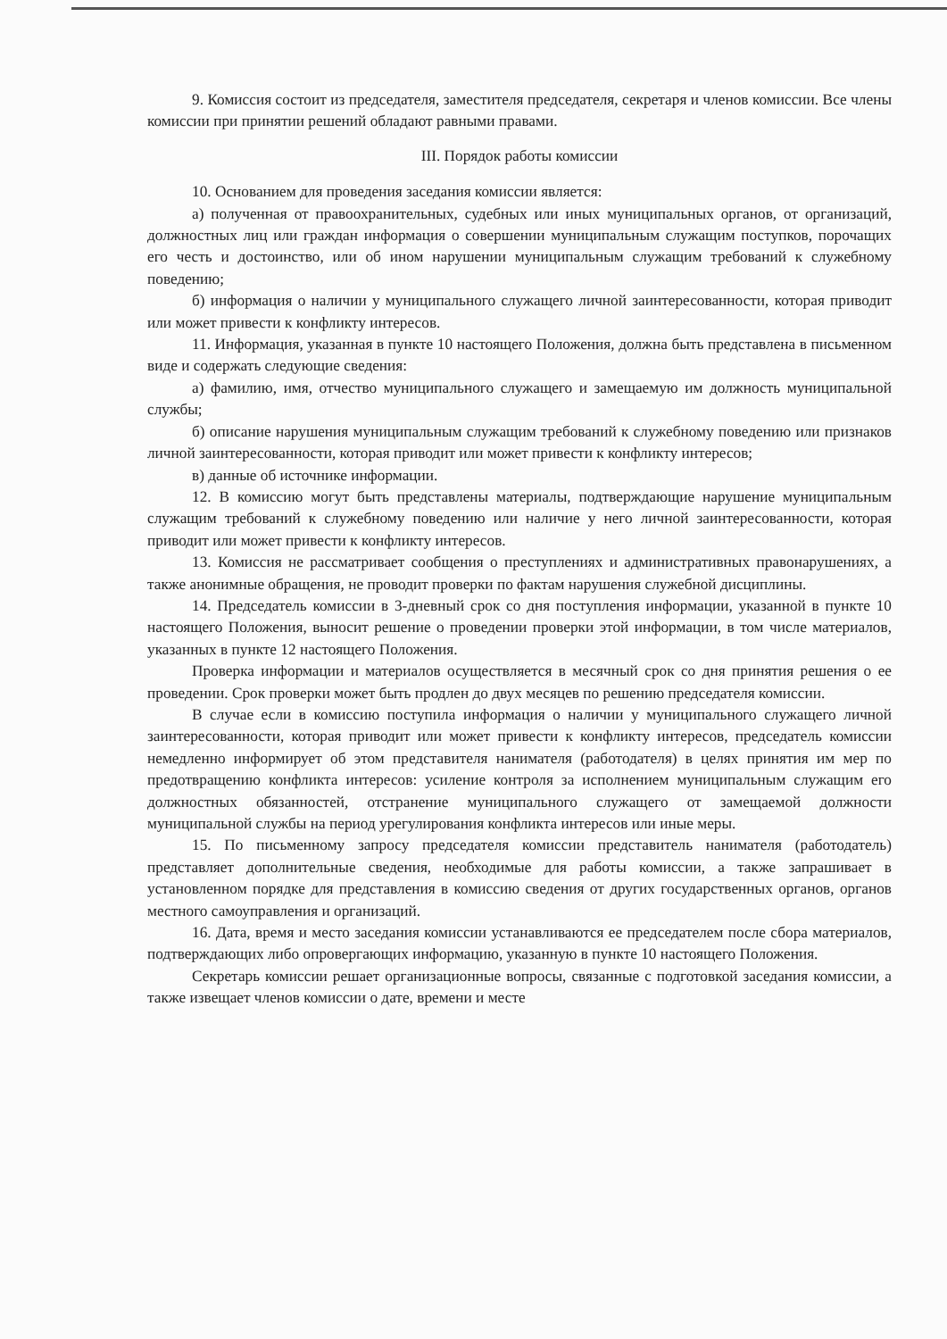9. Комиссия состоит из председателя, заместителя председателя, секретаря и членов комиссии. Все члены комиссии при принятии решений обладают равными правами.
III. Порядок работы комиссии
10. Основанием для проведения заседания комиссии является:
а) полученная от правоохранительных, судебных или иных муниципальных органов, от организаций, должностных лиц или граждан информация о совершении муниципальным служащим поступков, порочащих его честь и достоинство, или об ином нарушении муниципальным служащим требований к служебному поведению;
б) информация о наличии у муниципального служащего личной заинтересованности, которая приводит или может привести к конфликту интересов.
11. Информация, указанная в пункте 10 настоящего Положения, должна быть представлена в письменном виде и содержать следующие сведения:
а) фамилию, имя, отчество муниципального служащего и замещаемую им должность муниципальной службы;
б) описание нарушения муниципальным служащим требований к служебному поведению или признаков личной заинтересованности, которая приводит или может привести к конфликту интересов;
в) данные об источнике информации.
12. В комиссию могут быть представлены материалы, подтверждающие нарушение муниципальным служащим требований к служебному поведению или наличие у него личной заинтересованности, которая приводит или может привести к конфликту интересов.
13. Комиссия не рассматривает сообщения о преступлениях и административных правонарушениях, а также анонимные обращения, не проводит проверки по фактам нарушения служебной дисциплины.
14. Председатель комиссии в 3-дневный срок со дня поступления информации, указанной в пункте 10 настоящего Положения, выносит решение о проведении проверки этой информации, в том числе материалов, указанных в пункте 12 настоящего Положения.
Проверка информации и материалов осуществляется в месячный срок со дня принятия решения о ее проведении. Срок проверки может быть продлен до двух месяцев по решению председателя комиссии.
В случае если в комиссию поступила информация о наличии у муниципального служащего личной заинтересованности, которая приводит или может привести к конфликту интересов, председатель комиссии немедленно информирует об этом представителя нанимателя (работодателя) в целях принятия им мер по предотвращению конфликта интересов: усиление контроля за исполнением муниципальным служащим его должностных обязанностей, отстранение муниципального служащего от замещаемой должности муниципальной службы на период урегулирования конфликта интересов или иные меры.
15. По письменному запросу председателя комиссии представитель нанимателя (работодатель) представляет дополнительные сведения, необходимые для работы комиссии, а также запрашивает в установленном порядке для представления в комиссию сведения от других государственных органов, органов местного самоуправления и организаций.
16. Дата, время и место заседания комиссии устанавливаются ее председателем после сбора материалов, подтверждающих либо опровергающих информацию, указанную в пункте 10 настоящего Положения.
Секретарь комиссии решает организационные вопросы, связанные с подготовкой заседания комиссии, а также извещает членов комиссии о дате, времени и месте